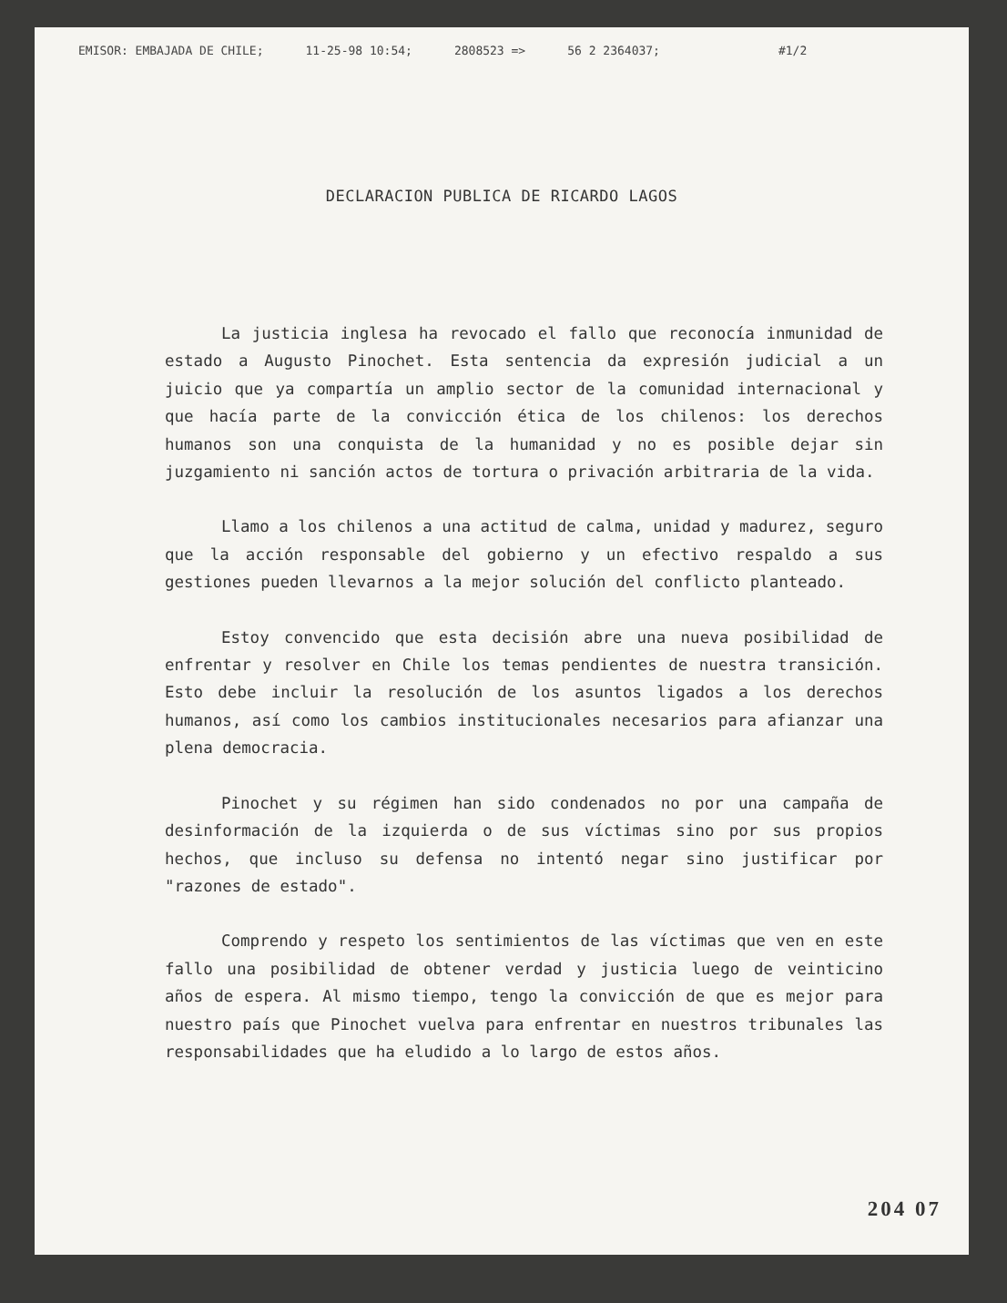EMISOR: EMBAJADA DE CHILE; 11-25-98 10:54; 2808523 => 56 2 2364037; #1/2
DECLARACION PUBLICA DE RICARDO LAGOS
La justicia inglesa ha revocado el fallo que reconocía inmunidad de estado a Augusto Pinochet. Esta sentencia da expresión judicial a un juicio que ya compartía un amplio sector de la comunidad internacional y que hacía parte de la convicción ética de los chilenos: los derechos humanos son una conquista de la humanidad y no es posible dejar sin juzgamiento ni sanción actos de tortura o privación arbitraria de la vida.
Llamo a los chilenos a una actitud de calma, unidad y madurez, seguro que la acción responsable del gobierno y un efectivo respaldo a sus gestiones pueden llevarnos a la mejor solución del conflicto planteado.
Estoy convencido que esta decisión abre una nueva posibilidad de enfrentar y resolver en Chile los temas pendientes de nuestra transición. Esto debe incluir la resolución de los asuntos ligados a los derechos humanos, así como los cambios institucionales necesarios para afianzar una plena democracia.
Pinochet y su régimen han sido condenados no por una campaña de desinformación de la izquierda o de sus víctimas sino por sus propios hechos, que incluso su defensa no intentó negar sino justificar por "razones de estado".
Comprendo y respeto los sentimientos de las víctimas que ven en este fallo una posibilidad de obtener verdad y justicia luego de veinticino años de espera. Al mismo tiempo, tengo la convicción de que es mejor para nuestro país que Pinochet vuelva para enfrentar en nuestros tribunales las responsabilidades que ha eludido a lo largo de estos años.
204 07